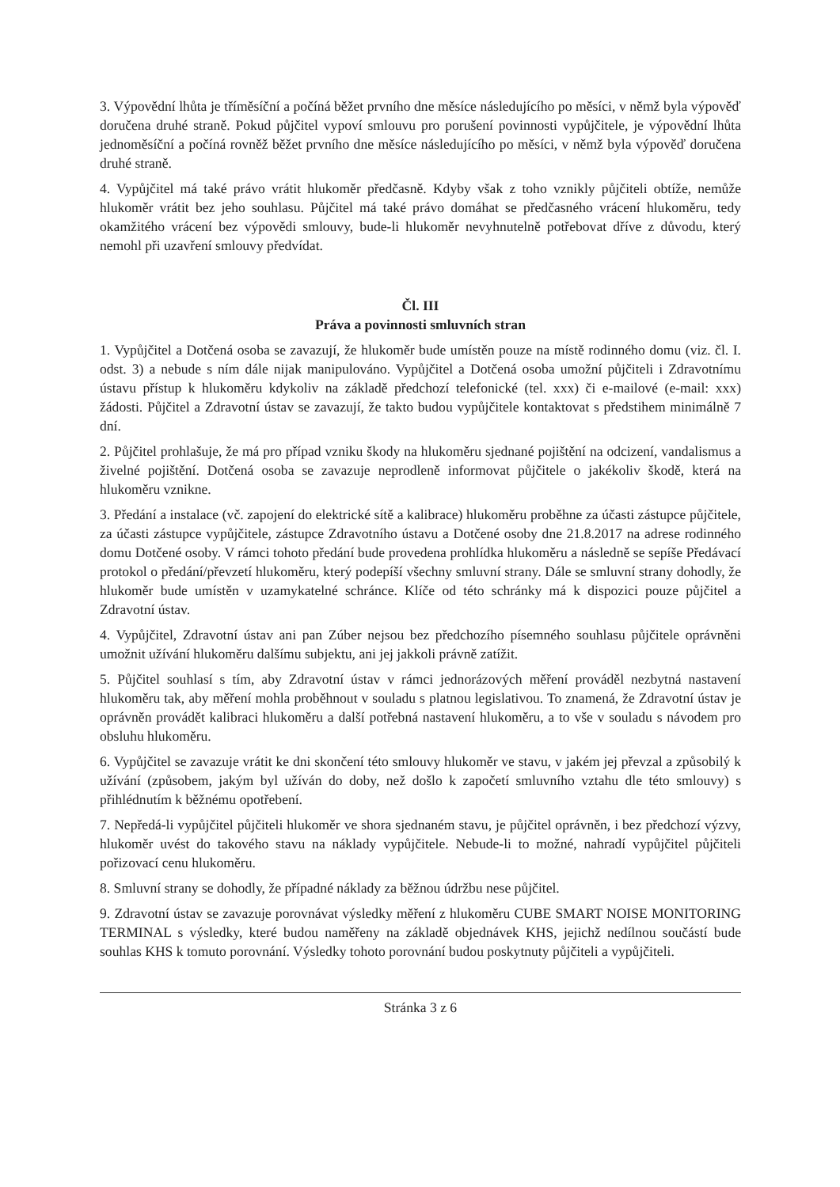3. Výpovědní lhůta je tříměsíční a počíná běžet prvního dne měsíce následujícího po měsíci, v němž byla výpověď doručena druhé straně. Pokud půjčitel vypoví smlouvu pro porušení povinnosti vypůjčitele, je výpovědní lhůta jednoměsíční a počíná rovněž běžet prvního dne měsíce následujícího po měsíci, v němž byla výpověď doručena druhé straně.
4. Vypůjčitel má také právo vrátit hlukoměr předčasně. Kdyby však z toho vznikly půjčiteli obtíže, nemůže hlukoměr vrátit bez jeho souhlasu. Půjčitel má také právo domáhat se předčasného vrácení hlukoměru, tedy okamžitého vrácení bez výpovědi smlouvy, bude-li hlukoměr nevyhnutelně potřebovat dříve z důvodu, který nemohl při uzavření smlouvy předvídat.
Čl. III
Práva a povinnosti smluvních stran
1. Vypůjčitel a Dotčená osoba se zavazují, že hlukoměr bude umístěn pouze na místě rodinného domu (viz. čl. I. odst. 3) a nebude s ním dále nijak manipulováno. Vypůjčitel a Dotčená osoba umožní půjčiteli i Zdravotnímu ústavu přístup k hlukoměru kdykoliv na základě předchozí telefonické (tel. xxx) či e-mailové (e-mail: xxx) žádosti. Půjčitel a Zdravotní ústav se zavazují, že takto budou vypůjčitele kontaktovat s předstihem minimálně 7 dní.
2. Půjčitel prohlašuje, že má pro případ vzniku škody na hlukoměru sjednané pojištění na odcizení, vandalismus a živelné pojištění. Dotčená osoba se zavazuje neprodleně informovat půjčitele o jakékoliv škodě, která na hlukoměru vznikne.
3. Předání a instalace (vč. zapojení do elektrické sítě a kalibrace) hlukoměru proběhne za účasti zástupce půjčitele, za účasti zástupce vypůjčitele, zástupce Zdravotního ústavu a Dotčené osoby dne 21.8.2017 na adrese rodinného domu Dotčené osoby. V rámci tohoto předání bude provedena prohlídka hlukoměru a následně se sepíše Předávací protokol o předání/převzetí hlukoměru, který podepíší všechny smluvní strany. Dále se smluvní strany dohodly, že hlukoměr bude umístěn v uzamykatelné schránce. Klíče od této schránky má k dispozici pouze půjčitel a Zdravotní ústav.
4. Vypůjčitel, Zdravotní ústav ani pan Zúber nejsou bez předchozího písemného souhlasu půjčitele oprávněni umožnit užívání hlukoměru dalšímu subjektu, ani jej jakkoli právně zatížit.
5. Půjčitel souhlasí s tím, aby Zdravotní ústav v rámci jednorázových měření prováděl nezbytná nastavení hlukoměru tak, aby měření mohla proběhnout v souladu s platnou legislativou. To znamená, že Zdravotní ústav je oprávněn provádět kalibraci hlukoměru a další potřebná nastavení hlukoměru, a to vše v souladu s návodem pro obsluhu hlukoměru.
6. Vypůjčitel se zavazuje vrátit ke dni skončení této smlouvy hlukoměr ve stavu, v jakém jej převzal a způsobilý k užívání (způsobem, jakým byl užíván do doby, než došlo k započetí smluvního vztahu dle této smlouvy) s přihlédnutím k běžnému opotřebení.
7. Nepředá-li vypůjčitel půjčiteli hlukoměr ve shora sjednaném stavu, je půjčitel oprávněn, i bez předchozí výzvy, hlukoměr uvést do takového stavu na náklady vypůjčitele. Nebude-li to možné, nahradí vypůjčitel půjčiteli pořizovací cenu hlukoměru.
8. Smluvní strany se dohodly, že případné náklady za běžnou údržbu nese půjčitel.
9. Zdravotní ústav se zavazuje porovnávat výsledky měření z hlukoměru CUBE SMART NOISE MONITORING TERMINAL s výsledky, které budou naměřeny na základě objednávek KHS, jejichž nedílnou součástí bude souhlas KHS k tomuto porovnání. Výsledky tohoto porovnání budou poskytnuty půjčiteli a vypůjčiteli.
Stránka 3 z 6